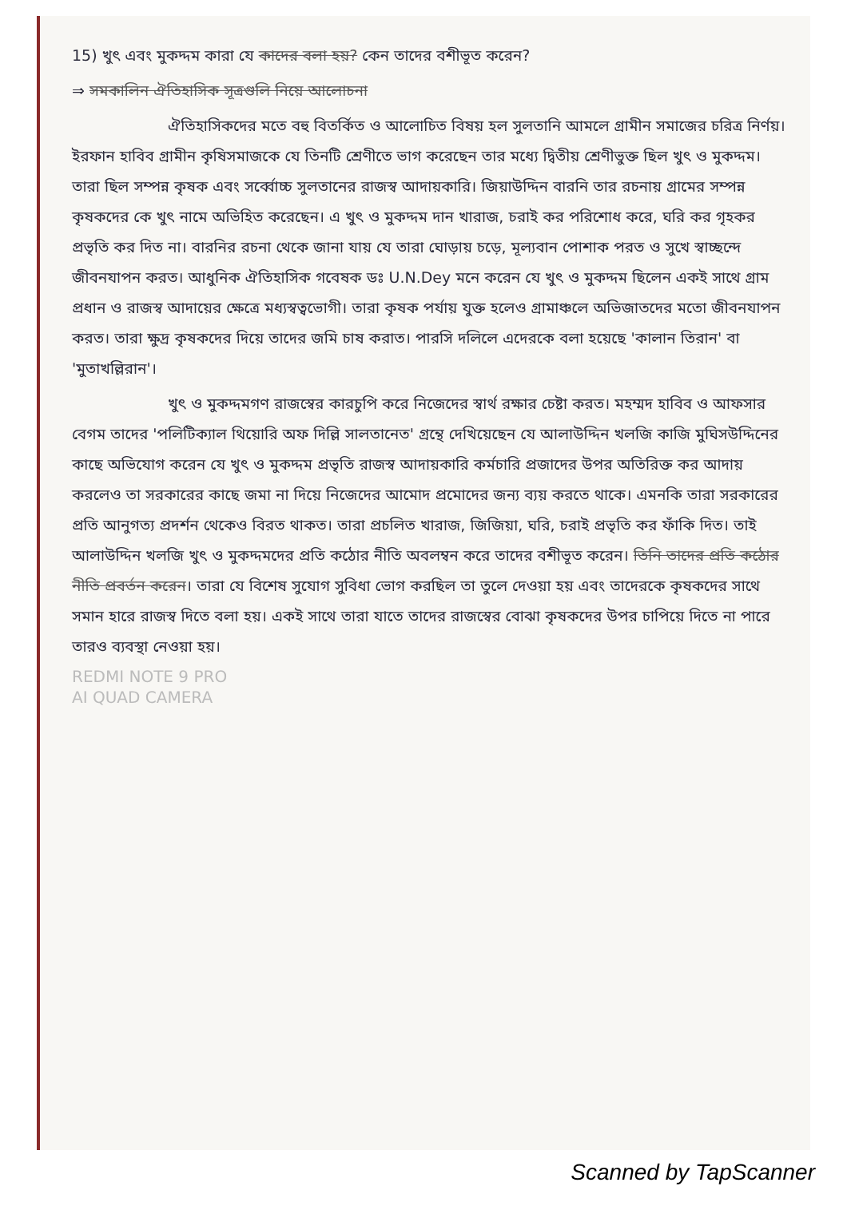15) খুৎ এবং মুকদ্দম কারা যে কাদের বলা হয়? কেন তাদের বশীভূত করেন?
⇒ সমকালিন ঐতিহাসিক সূত্রগুলি নিয়ে আলোচনা
ঐতিহাসিকদের মতে বহু বিতর্কিত ও আলোচিত বিষয় হল সুলতানি আমলে গ্রামীন সমাজের চরিত্র নির্ণয়। ইরফান হাবিব গ্রামীন কৃষিসমাজকে যে তিনটি শ্রেণীতে ভাগ করেছেন তার মধ্যে দ্বিতীয় শ্রেণীভুক্ত ছিল খুৎ ও মুকদ্দম। তারা ছিল সম্পন্ন কৃষক এবং সর্ব্বোচ্চ সুলতানের রাজস্ব আদায়কারি। জিয়াউদ্দিন বারনি তার রচনায় গ্রামের সম্পন্ন কৃষকদের কে খুৎ নামে অভিহিত করেছেন। এ খুৎ ও মুকদ্দম দান খারাজ, চরাই কর পরিশোধ করে, ঘরি কর গৃহকর প্রভৃতি কর দিত না। বারনির রচনা থেকে জানা যায় যে তারা ঘোড়ায় চড়ে, মূল্যবান পোশাক পরত ও সুখে স্বাচ্ছন্দে জীবনযাপন করত। আধুনিক ঐতিহাসিক গবেষক ডঃ U.N.Dey মনে করেন যে খুৎ ও মুকদ্দম ছিলেন একই সাথে গ্রাম প্রধান ও রাজস্ব আদায়ের ক্ষেত্রে মধ্যস্বত্বভোগী। তারা কৃষক পর্যায় যুক্ত হলেও গ্রামাঞ্চলে অভিজাতদের মতো জীবনযাপন করত। তারা ক্ষুদ্র কৃষকদের দিয়ে তাদের জমি চাষ করাত। পারসি দলিলে এদেরকে বলা হয়েছে 'কালান তিরান' বা 'মুতাখল্লিরান'।
খুৎ ও মুকদ্দমগণ রাজস্বের কারচুপি করে নিজেদের স্বার্থ রক্ষার চেষ্টা করত। মহম্মদ হাবিব ও আফসার বেগম তাদের 'পলিটিক্যাল থিয়োরি অফ দিল্লি সালতানেত' গ্রন্থে দেখিয়েছেন যে আলাউদ্দিন খলজি কাজি মুঘিসউদ্দিনের কাছে অভিযোগ করেন যে খুৎ ও মুকদ্দম প্রভৃতি রাজস্ব আদায়কারি কর্মচারি প্রজাদের উপর অতিরিক্ত কর আদায় করলেও তা সরকারের কাছে জমা না দিয়ে নিজেদের আমোদ প্রমোদের জন্য ব্যয় করতে থাকে। এমনকি তারা সরকারের প্রতি আনুগত্য প্রদর্শন থেকেও বিরত থাকত। তারা প্রচলিত খারাজ, জিজিয়া, ঘরি, চরাই প্রভৃতি কর ফাঁকি দিত। তাই আলাউদ্দিন খলজি খুৎ ও মুকদ্দমদের প্রতি কঠোর নীতি অবলম্বন করে তাদের বশীভূত করেন। তিনি তাদের প্রতি কঠোর নীতি প্রবর্তন করেন। তারা যে বিশেষ সুযোগ সুবিধা ভোগ করছিল তা তুলে দেওয়া হয় এবং তাদেরকে কৃষকদের সাথে সমান হারে রাজস্ব দিতে বলা হয়। একই সাথে তারা যাতে তাদের রাজস্বের বোঝা কৃষকদের উপর চাপিয়ে দিতে না পারে তারও ব্যবস্থা নেওয়া হয়।
REDMI NOTE 9 PRO
AI QUAD CAMERA
Scanned by TapScanner